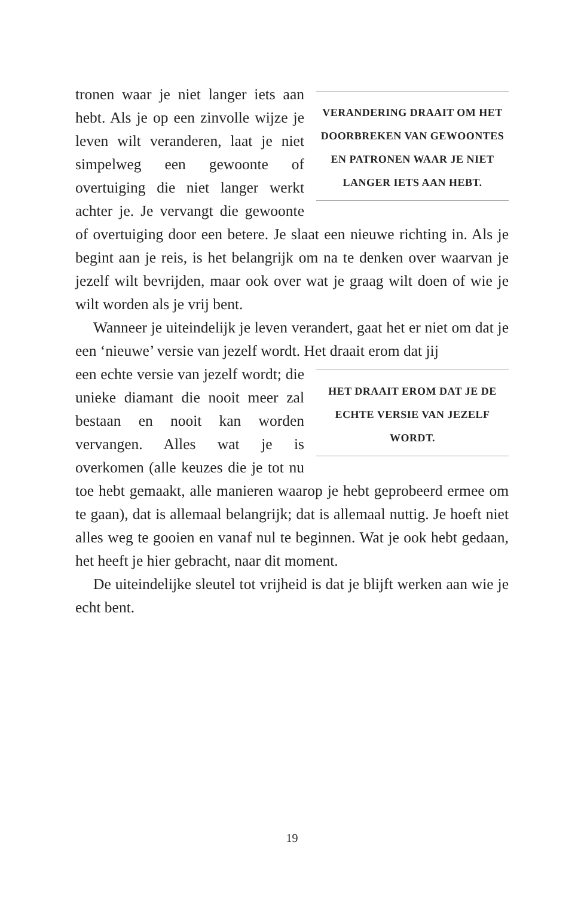VERANDERING DRAAIT OM HET DOORBREKEN VAN GEWOONTES EN PATRONEN WAAR JE NIET LANGER IETS AAN HEBT.
tronen waar je niet langer iets aan hebt. Als je op een zinvolle wijze je leven wilt veranderen, laat je niet simpelweg een gewoonte of overtuiging die niet langer werkt achter je. Je vervangt die gewoonte of overtuiging door een betere. Je slaat een nieuwe richting in. Als je begint aan je reis, is het belangrijk om na te denken over waarvan je jezelf wilt bevrijden, maar ook over wat je graag wilt doen of wie je wilt worden als je vrij bent.
Wanneer je uiteindelijk je leven verandert, gaat het er niet om dat je een ‘nieuwe’ versie van jezelf wordt. Het draait erom dat jij
HET DRAAIT EROM DAT JE DE ECHTE VERSIE VAN JEZELF WORDT.
een echte versie van jezelf wordt; die unieke diamant die nooit meer zal bestaan en nooit kan worden vervangen. Alles wat je is overkomen (alle keuzes die je tot nu toe hebt gemaakt, alle manieren waarop je hebt geprobeerd ermee om te gaan), dat is allemaal belangrijk; dat is allemaal nuttig. Je hoeft niet alles weg te gooien en vanaf nul te beginnen. Wat je ook hebt gedaan, het heeft je hier gebracht, naar dit moment.
De uiteindelijke sleutel tot vrijheid is dat je blijft werken aan wie je echt bent.
19